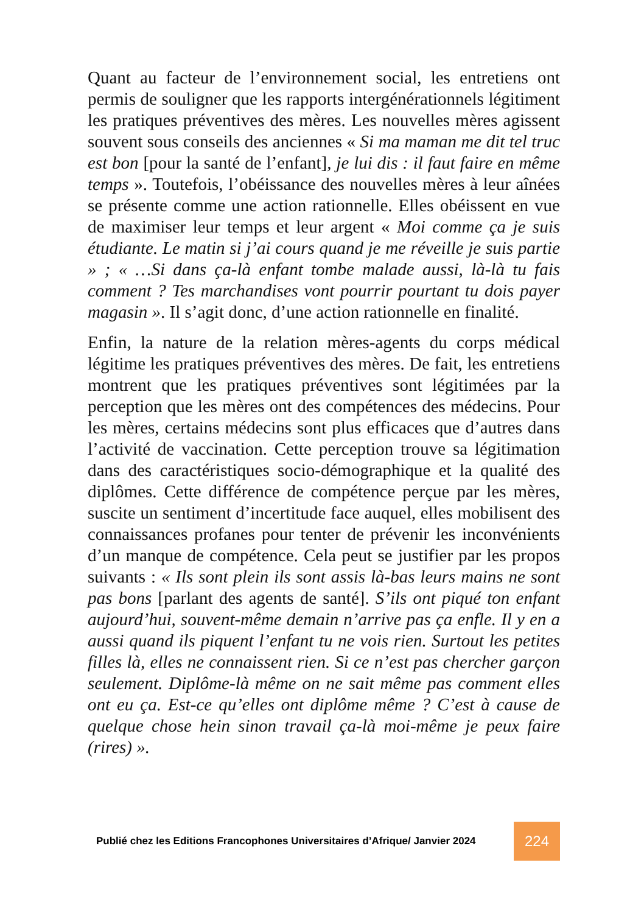Quant au facteur de l’environnement social, les entretiens ont permis de souligner que les rapports intergénérationnels légitiment les pratiques préventives des mères. Les nouvelles mères agissent souvent sous conseils des anciennes « Si ma maman me dit tel truc est bon [pour la santé de l’enfant], je lui dis : il faut faire en même temps ». Toutefois, l’obéissance des nouvelles mères à leur aînées se présente comme une action rationnelle. Elles obéissent en vue de maximiser leur temps et leur argent « Moi comme ça je suis étudiante. Le matin si j’ai cours quand je me réveille je suis partie » ; « …Si dans ça-là enfant tombe malade aussi, là-là tu fais comment ? Tes marchandises vont pourrir pourtant tu dois payer magasin ». Il s’agit donc, d’une action rationnelle en finalité.
Enfin, la nature de la relation mères-agents du corps médical légitime les pratiques préventives des mères. De fait, les entretiens montrent que les pratiques préventives sont légitimées par la perception que les mères ont des compétences des médecins. Pour les mères, certains médecins sont plus efficaces que d’autres dans l’activité de vaccination. Cette perception trouve sa légitimation dans des caractéristiques socio-démographique et la qualité des diplômes. Cette différence de compétence perçue par les mères, suscite un sentiment d’incertitude face auquel, elles mobilisent des connaissances profanes pour tenter de prévenir les inconvénients d’un manque de compétence. Cela peut se justifier par les propos suivants : « Ils sont plein ils sont assis là-bas leurs mains ne sont pas bons [parlant des agents de santé]. S’ils ont piqué ton enfant aujourd’hui, souvent-même demain n’arrive pas ça enfle. Il y en a aussi quand ils piquent l’enfant tu ne vois rien. Surtout les petites filles là, elles ne connaissent rien. Si ce n’est pas chercher garçon seulement. Diplôme-là même on ne sait même pas comment elles ont eu ça. Est-ce qu’elles ont diplôme même ? C’est à cause de quelque chose hein sinon travail ça-là moi-même je peux faire (rires) ».
Publié chez les Editions Francophones Universitaires d’Afrique/ Janvier 2024
224